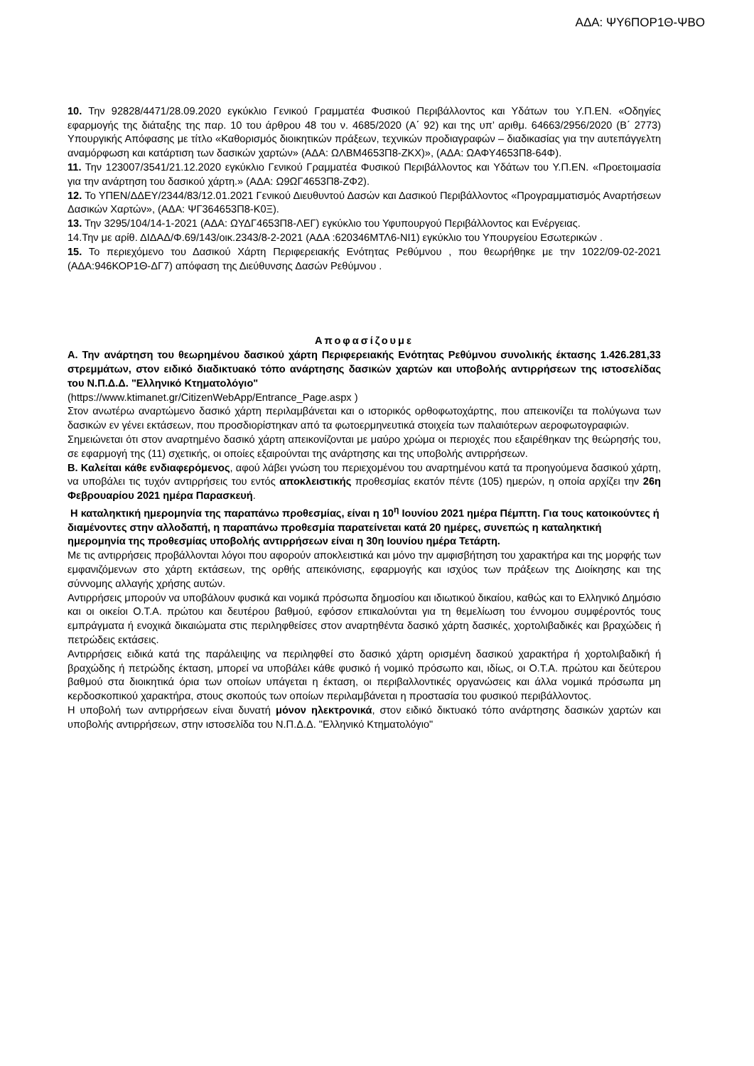ΑΔΑ: ΨΥ6ΠΟΡ1Θ-ΨΒΟ
10. Την 92828/4471/28.09.2020 εγκύκλιο Γενικού Γραμματέα Φυσικού Περιβάλλοντος και Υδάτων του Υ.Π.ΕΝ. «Οδηγίες εφαρμογής της διάταξης της παρ. 10 του άρθρου 48 του ν. 4685/2020 (Α΄ 92) και της υπ’ αριθμ. 64663/2956/2020 (Β΄ 2773) Υπουργικής Απόφασης με τίτλο «Καθορισμός διοικητικών πράξεων, τεχνικών προδιαγραφών – διαδικασίας για την αυτεπάγγελτη αναμόρφωση και κατάρτιση των δασικών χαρτών» (ΑΔΑ: ΩΛΒΜ4653Π8-ΖΚΧ)», (ΑΔΑ: ΩΑΦΥ4653Π8-64Φ).
11. Την 123007/3541/21.12.2020 εγκύκλιο Γενικού Γραμματέα Φυσικού Περιβάλλοντος και Υδάτων του Υ.Π.ΕΝ. «Προετοιμασία για την ανάρτηση του δασικού χάρτη.» (ΑΔΑ: Ω9ΩΓ4653Π8-ΖΦ2).
12. Το ΥΠΕΝ/ΔΔΕΥ/2344/83/12.01.2021 Γενικού Διευθυντού Δασών και Δασικού Περιβάλλοντος «Προγραμματισμός Αναρτήσεων Δασικών Χαρτών», (ΑΔΑ: ΨΓ364653Π8-Κ0Ξ).
13. Την 3295/104/14-1-2021 (ΑΔΑ: ΩΥΔΓ4653Π8-ΛΕΓ) εγκύκλιο του Υφυπουργού Περιβάλλοντος και Ενέργειας.
14.Την με αρίθ. ΔΙΔΑΔ/Φ.69/143/οικ.2343/8-2-2021 (ΑΔΑ :620346ΜΤΛ6-ΝΙ1) εγκύκλιο του Υπουργείου Εσωτερικών .
15. Το περιεχόμενο του Δασικού Χάρτη Περιφερειακής Ενότητας Ρεθύμνου , που θεωρήθηκε με την 1022/09-02-2021 (ΑΔΑ:946ΚΟΡ1Θ-ΔΓ7) απόφαση της Διεύθυνσης Δασών Ρεθύμνου .
Αποφασίζουμε
Α. Την ανάρτηση του θεωρημένου δασικού χάρτη Περιφερειακής Ενότητας Ρεθύμνου συνολικής έκτασης 1.426.281,33 στρεμμάτων, στον ειδικό διαδικτυακό τόπο ανάρτησης δασικών χαρτών και υποβολής αντιρρήσεων της ιστοσελίδας του Ν.Π.Δ.Δ. "Ελληνικό Κτηματολόγιο"
(https://www.ktimanet.gr/CitizenWebApp/Entrance_Page.aspx )
Στον ανωτέρω αναρτώμενο δασικό χάρτη περιλαμβάνεται και ο ιστορικός ορθοφωτοχάρτης, που απεικονίζει τα πολύγωνα των δασικών εν γένει εκτάσεων, που προσδιορίστηκαν από τα φωτοερμηνευτικά στοιχεία των παλαιότερων αεροφωτογραφιών.
Σημειώνεται ότι στον αναρτημένο δασικό χάρτη απεικονίζονται με μαύρο χρώμα οι περιοχές που εξαιρέθηκαν της θεώρησής του, σε εφαρμογή της (11) σχετικής, οι οποίες εξαιρούνται της ανάρτησης και της υποβολής αντιρρήσεων.
Β. Καλείται κάθε ενδιαφερόμενος, αφού λάβει γνώση του περιεχομένου του αναρτημένου κατά τα προηγούμενα δασικού χάρτη, να υποβάλει τις τυχόν αντιρρήσεις του εντός αποκλειστικής προθεσμίας εκατόν πέντε (105) ημερών, η οποία αρχίζει την 26η Φεβρουαρίου 2021 ημέρα Παρασκευή.
Η καταληκτική ημερομηνία της παραπάνω προθεσμίας, είναι η 10<sup>η</sup> Ιουνίου 2021 ημέρα Πέμπτη. Για τους κατοικούντες ή διαμένοντες στην αλλοδαπή, η παραπάνω προθεσμία παρατείνεται κατά 20 ημέρες, συνεπώς η καταληκτική ημερομηνία της προθεσμίας υποβολής αντιρρήσεων είναι η 30η Ιουνίου ημέρα Τετάρτη.
Με τις αντιρρήσεις προβάλλονται λόγοι που αφορούν αποκλειστικά και μόνο την αμφισβήτηση του χαρακτήρα και της μορφής των εμφανιζόμενων στο χάρτη εκτάσεων, της ορθής απεικόνισης, εφαρμογής και ισχύος των πράξεων της Διοίκησης και της σύννομης αλλαγής χρήσης αυτών.
Αντιρρήσεις μπορούν να υποβάλουν φυσικά και νομικά πρόσωπα δημοσίου και ιδιωτικού δικαίου, καθώς και το Ελληνικό Δημόσιο και οι οικείοι Ο.Τ.Α. πρώτου και δευτέρου βαθμού, εφόσον επικαλούνται για τη θεμελίωση του έννομου συμφέροντός τους εμπράγματα ή ενοχικά δικαιώματα στις περιληφθείσες στον αναρτηθέντα δασικό χάρτη δασικές, χορτολιβαδικές και βραχώδεις ή πετρώδεις εκτάσεις.
Αντιρρήσεις ειδικά κατά της παράλειψης να περιληφθεί στο δασικό χάρτη ορισμένη δασικού χαρακτήρα ή χορτολιβαδική ή βραχώδης ή πετρώδης έκταση, μπορεί να υποβάλει κάθε φυσικό ή νομικό πρόσωπο και, ιδίως, οι Ο.Τ.Α. πρώτου και δεύτερου βαθμού στα διοικητικά όρια των οποίων υπάγεται η έκταση, οι περιβαλλοντικές οργανώσεις και άλλα νομικά πρόσωπα μη κερδοσκοπικού χαρακτήρα, στους σκοπούς των οποίων περιλαμβάνεται η προστασία του φυσικού περιβάλλοντος.
Η υποβολή των αντιρρήσεων είναι δυνατή μόνον ηλεκτρονικά, στον ειδικό δικτυακό τόπο ανάρτησης δασικών χαρτών και υποβολής αντιρρήσεων, στην ιστοσελίδα του Ν.Π.Δ.Δ. "Ελληνικό Κτηματολόγιο"